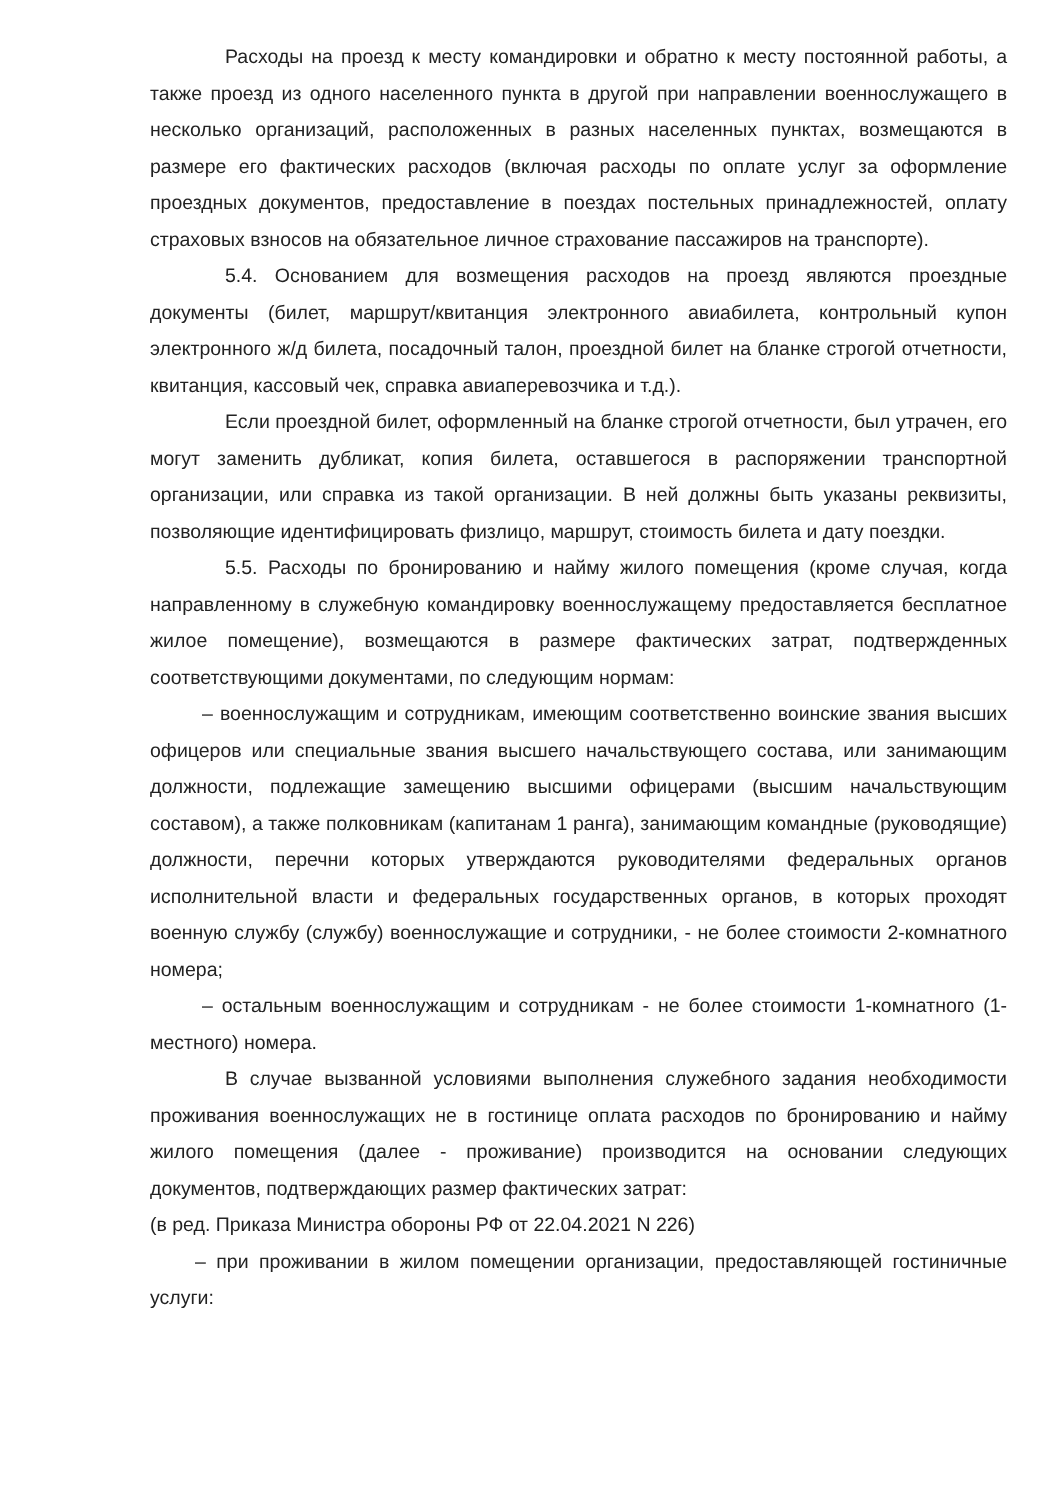Расходы на проезд к месту командировки и обратно к месту постоянной работы, а также проезд из одного населенного пункта в другой при направлении военнослужащего в несколько организаций, расположенных в разных населенных пунктах, возмещаются в размере его фактических расходов (включая расходы по оплате услуг за оформление проездных документов, предоставление в поездах постельных принадлежностей, оплату страховых взносов на обязательное личное страхование пассажиров на транспорте).
5.4. Основанием для возмещения расходов на проезд являются проездные документы (билет, маршрут/квитанция электронного авиабилета, контрольный купон электронного ж/д билета, посадочный талон, проездной билет на бланке строгой отчетности, квитанция, кассовый чек, справка авиаперевозчика и т.д.).
Если проездной билет, оформленный на бланке строгой отчетности, был утрачен, его могут заменить дубликат, копия билета, оставшегося в распоряжении транспортной организации, или справка из такой организации. В ней должны быть указаны реквизиты, позволяющие идентифицировать физлицо, маршрут, стоимость билета и дату поездки.
5.5. Расходы по бронированию и найму жилого помещения (кроме случая, когда направленному в служебную командировку военнослужащему предоставляется бесплатное жилое помещение), возмещаются в размере фактических затрат, подтвержденных соответствующими документами, по следующим нормам:
– военнослужащим и сотрудникам, имеющим соответственно воинские звания высших офицеров или специальные звания высшего начальствующего состава, или занимающим должности, подлежащие замещению высшими офицерами (высшим начальствующим составом), а также полковникам (капитанам 1 ранга), занимающим командные (руководящие) должности, перечни которых утверждаются руководителями федеральных органов исполнительной власти и федеральных государственных органов, в которых проходят военную службу (службу) военнослужащие и сотрудники, - не более стоимости 2-комнатного номера;
– остальным военнослужащим и сотрудникам - не более стоимости 1-комнатного (1-местного) номера.
В случае вызванной условиями выполнения служебного задания необходимости проживания военнослужащих не в гостинице оплата расходов по бронированию и найму жилого помещения (далее - проживание) производится на основании следующих документов, подтверждающих размер фактических затрат:
(в ред. Приказа Министра обороны РФ от 22.04.2021 N 226)
– при проживании в жилом помещении организации, предоставляющей гостиничные услуги: